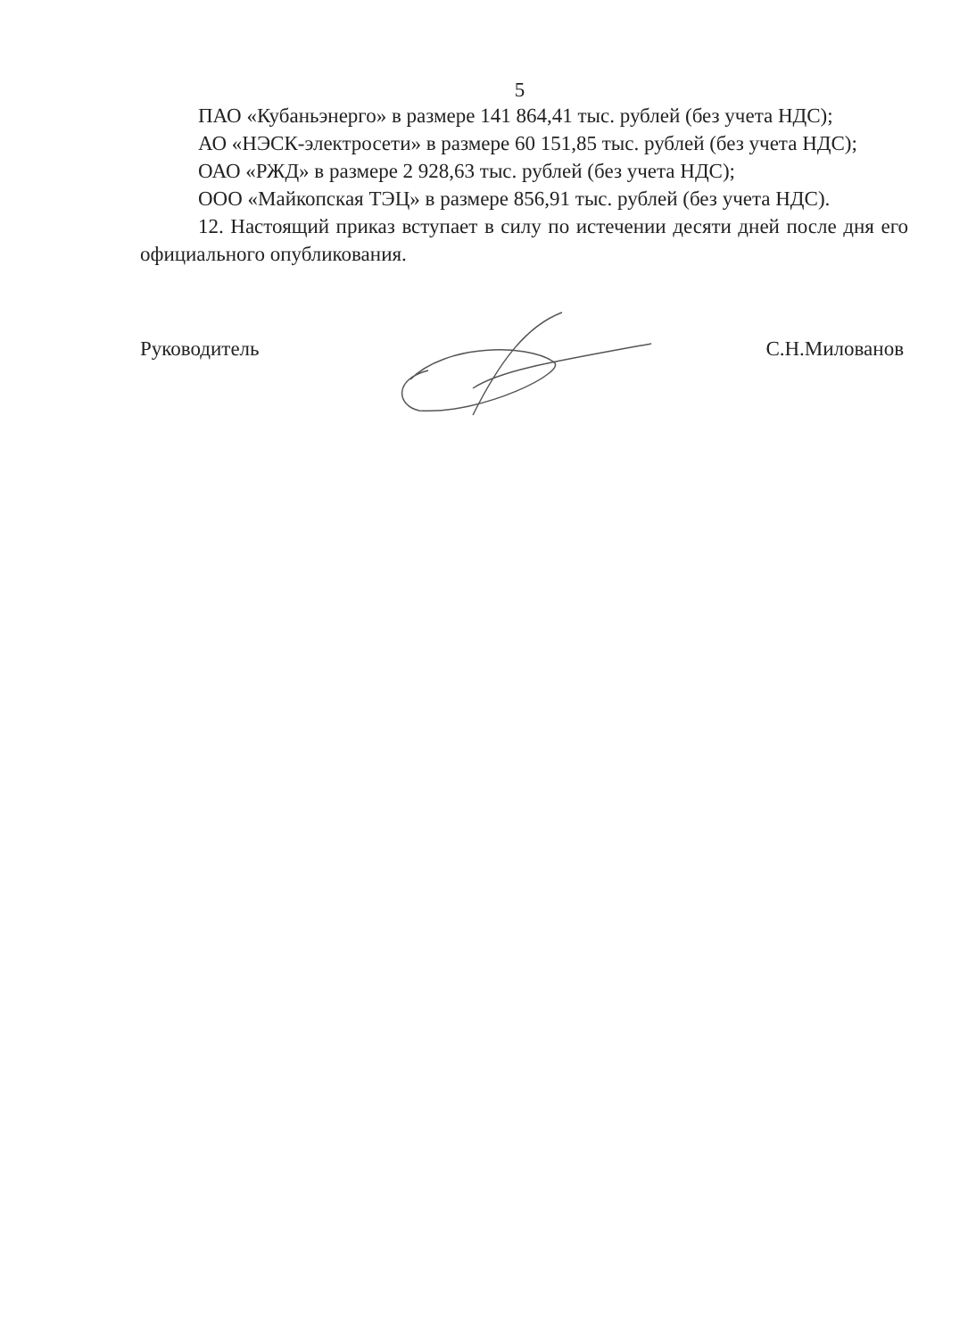5
ПАО «Кубаньэнерго» в размере 141 864,41 тыс. рублей (без учета НДС);
АО «НЭСК-электросети» в размере 60 151,85 тыс. рублей (без учета НДС);
ОАО «РЖД» в размере 2 928,63 тыс. рублей (без учета НДС);
ООО «Майкопская ТЭЦ» в размере 856,91 тыс. рублей (без учета НДС).
12. Настоящий приказ вступает в силу по истечении десяти дней после дня его официального опубликования.
Руководитель С.Н.Милованов